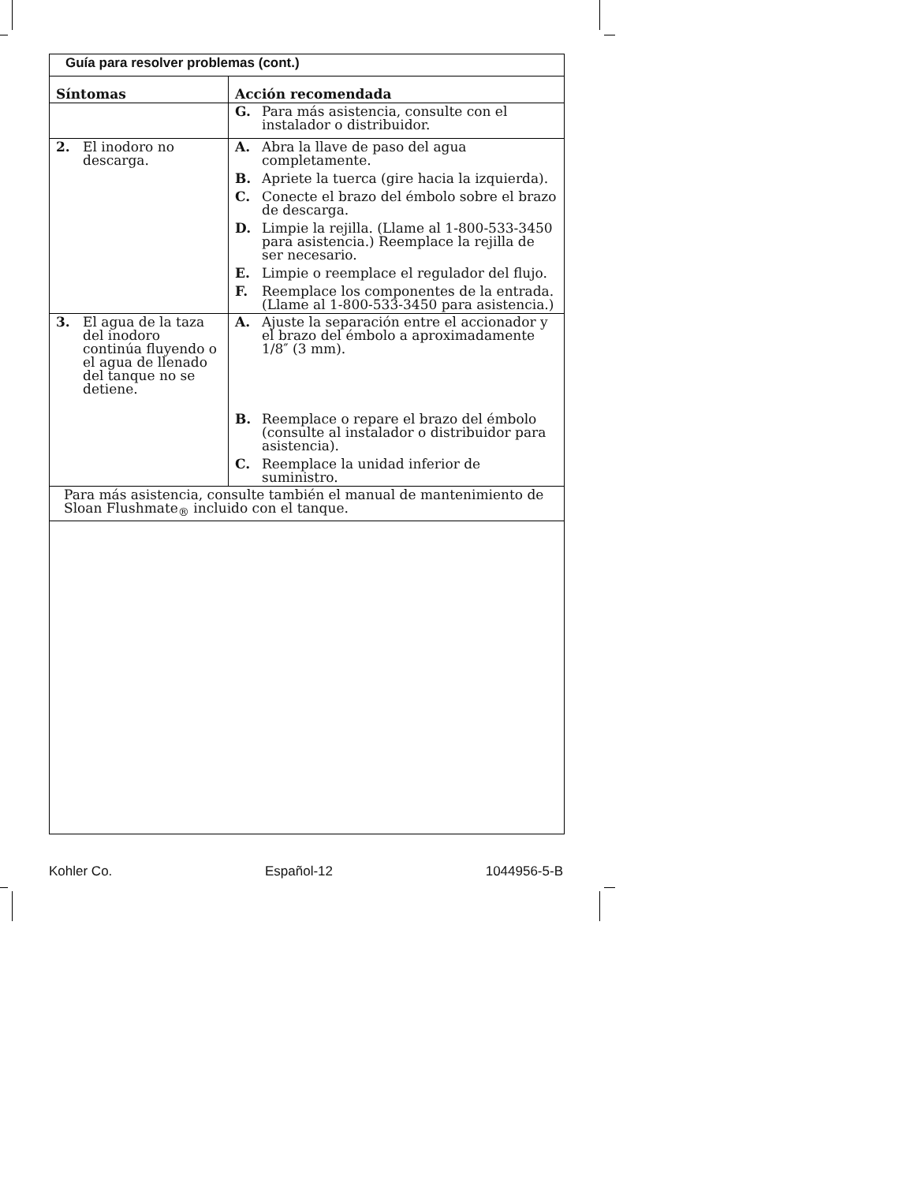| Guía para resolver problemas (cont.) | |
| Síntomas | Acción recomendada |
| | G. Para más asistencia, consulte con el instalador o distribuidor. |
| 2. El inodoro no descarga. | A. Abra la llave de paso del agua completamente. B. Apriete la tuerca (gire hacia la izquierda). C. Conecte el brazo del émbolo sobre el brazo de descarga. D. Limpie la rejilla. (Llame al 1-800-533-3450 para asistencia.) Reemplace la rejilla de ser necesario. E. Limpie o reemplace el regulador del flujo. F. Reemplace los componentes de la entrada. (Llame al 1-800-533-3450 para asistencia.) |
| 3. El agua de la taza del inodoro continúa fluyendo o el agua de llenado del tanque no se detiene. | A. Ajuste la separación entre el accionador y el brazo del émbolo a aproximadamente 1/8″ (3 mm). B. Reemplace o repare el brazo del émbolo (consulte al instalador o distribuidor para asistencia). C. Reemplace la unidad inferior de suministro. |
| Para más asistencia, consulte también el manual de mantenimiento de Sloan Flushmate<sub>®</sub> incluido con el tanque. | |
Kohler Co. Español-12 1044956-5-B